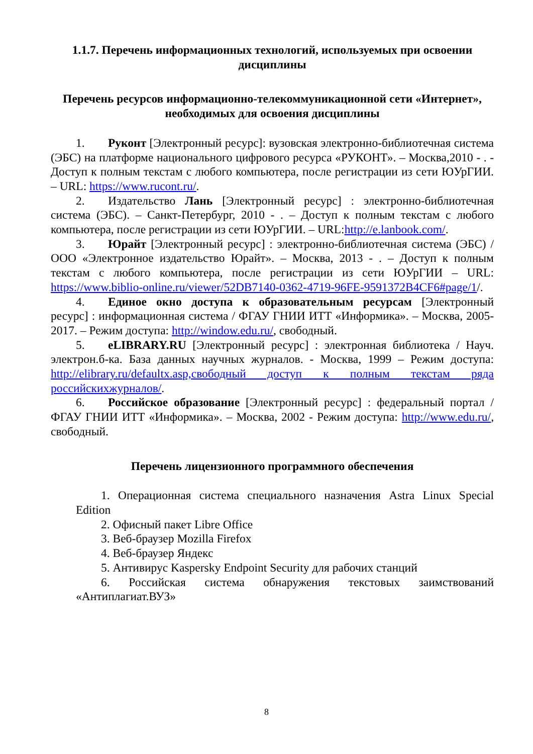1.1.7. Перечень информационных технологий, используемых при освоении дисциплины
Перечень ресурсов информационно-телекоммуникационной сети «Интернет», необходимых для освоения дисциплины
1. Руконт [Электронный ресурс]: вузовская электронно-библиотечная система (ЭБС) на платформе национального цифрового ресурса «РУКОНТ». – Москва,2010 - . - Доступ к полным текстам с любого компьютера, после регистрации из сети ЮУрГИИ. – URL: https://www.rucont.ru/.
2. Издательство Лань [Электронный ресурс] : электронно-библиотечная система (ЭБС). – Санкт-Петербург, 2010 - . – Доступ к полным текстам с любого компьютера, после регистрации из сети ЮУрГИИ. – URL:http://e.lanbook.com/.
3. Юрайт [Электронный ресурс] : электронно-библиотечная система (ЭБС) / ООО «Электронное издательство Юрайт». – Москва, 2013 - . – Доступ к полным текстам с любого компьютера, после регистрации из сети ЮУрГИИ – URL: https://www.biblio-online.ru/viewer/52DB7140-0362-4719-96FE-9591372B4CF6#page/1/.
4. Единое окно доступа к образовательным ресурсам [Электронный ресурс] : информационная система / ФГАУ ГНИИ ИТТ «Информика». – Москва, 2005-2017. – Режим доступа: http://window.edu.ru/, свободный.
5. eLIBRARY.RU [Электронный ресурс] : электронная библиотека / Науч. электрон.б-ка. База данных научных журналов. - Москва, 1999 – Режим доступа: http://elibrary.ru/defaultx.asp,свободный доступ к полным текстам ряда российскихжурналов/.
6. Российское образование [Электронный ресурс] : федеральный портал / ФГАУ ГНИИ ИТТ «Информика». – Москва, 2002 - Режим доступа: http://www.edu.ru/, свободный.
Перечень лицензионного программного обеспечения
1. Операционная система специального назначения Astra Linux Special Edition
2. Офисный пакет Libre Office
3. Веб-браузер Mozilla Firefox
4. Веб-браузер Яндекс
5. Антивирус Kaspersky Endpoint Security для рабочих станций
6. Российская система обнаружения текстовых заимствований «Антиплагиат.ВУЗ»
8